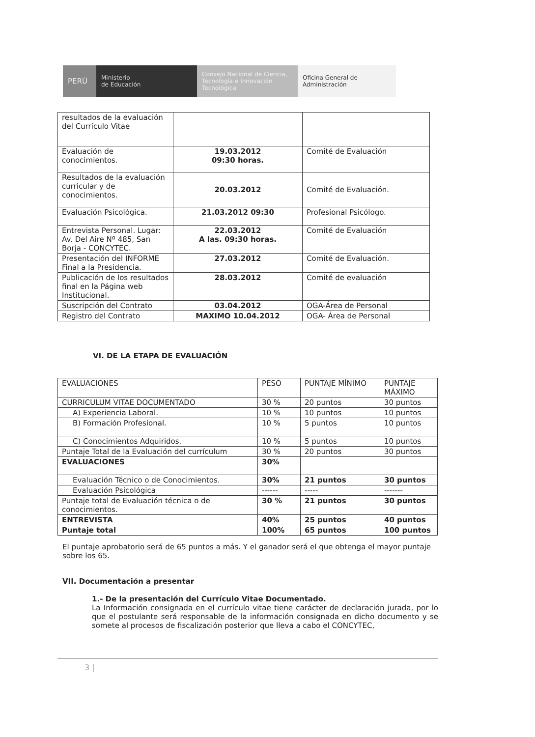PERÚ Ministerio
de Educación
Consejo Nacional de Ciencia, Tecnología e Innovación Tecnológica
Oficina General de Administración
| resultados de la evaluación del Currículo Vitae | | |
| Evaluación de conocimientos. | 19.03.2012 09:30 horas. | Comité de Evaluación |
| Resultados de la evaluación curricular y de conocimientos. | 20.03.2012 | Comité de Evaluación. |
| Evaluación Psicológica. | 21.03.2012 09:30 | Profesional Psicólogo. |
| Entrevista Personal. Lugar: Av. Del Aire Nº 485, San Borja - CONCYTEC. | 22.03.2012 A las. 09:30 horas. | Comité de Evaluación |
| Presentación del INFORME Final a la Presidencia. | 27.03.2012 | Comité de Evaluación. |
| Publicación de los resultados final en la Página web Institucional. | 28.03.2012 | Comité de evaluación |
| Suscripción del Contrato | 03.04.2012 | OGA-Área de Personal |
| Registro del Contrato | MAXIMO 10.04.2012 | OGA- Área de Personal |
VI. DE LA ETAPA DE EVALUACIÓN
| EVALUACIONES | PESO | PUNTAJE MÍNIMO | PUNTAJE MÁXIMO |
| CURRICULUM VITAE DOCUMENTADO | 30 % | 20 puntos | 30 puntos |
| A) Experiencia Laboral. | 10 % | 10 puntos | 10 puntos |
| B) Formación Profesional. | 10 % | 5 puntos | 10 puntos |
| C) Conocimientos Adquiridos. | 10 % | 5 puntos | 10 puntos |
| Puntaje Total de la Evaluación del currículum | 30 % | 20 puntos | 30 puntos |
| EVALUACIONES | 30% | | |
| Evaluación Técnico o de Conocimientos. | 30% | 21 puntos | 30 puntos |
| Evaluación Psicológica | ------ | ----- | ------- |
| Puntaje total de Evaluación técnica o de conocimientos. | 30 % | 21 puntos | 30 puntos |
| ENTREVISTA | 40% | 25 puntos | 40 puntos |
| Puntaje total | 100% | 65 puntos | 100 puntos |
El puntaje aprobatorio será de 65 puntos a más. Y el ganador será el que obtenga el mayor puntaje sobre los 65.
VII. Documentación a presentar
1.- De la presentación del Currículo Vitae Documentado.
La Información consignada en el currículo vitae tiene carácter de declaración jurada, por lo que el postulante será responsable de la información consignada en dicho documento y se somete al procesos de fiscalización posterior que lleva a cabo el CONCYTEC,
3 |